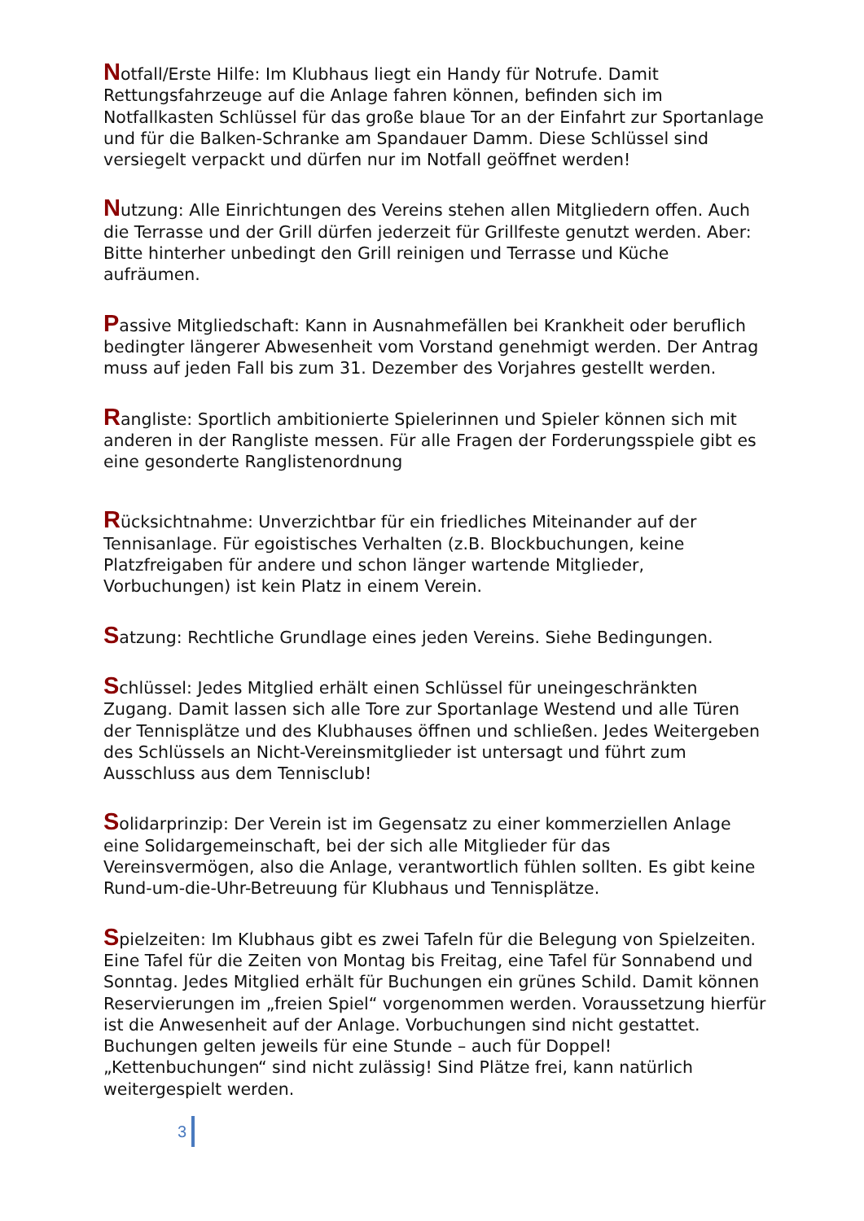Notfall/Erste Hilfe: Im Klubhaus liegt ein Handy für Notrufe. Damit Rettungsfahrzeuge auf die Anlage fahren können, befinden sich im Notfallkasten Schlüssel für das große blaue Tor an der Einfahrt zur Sportanlage und für die Balken-Schranke am Spandauer Damm. Diese Schlüssel sind versiegelt verpackt und dürfen nur im Notfall geöffnet werden!
Nutzung: Alle Einrichtungen des Vereins stehen allen Mitgliedern offen. Auch die Terrasse und der Grill dürfen jederzeit für Grillfeste genutzt werden. Aber: Bitte hinterher unbedingt den Grill reinigen und Terrasse und Küche aufräumen.
Passive Mitgliedschaft: Kann in Ausnahmefällen bei Krankheit oder beruflich bedingter längerer Abwesenheit vom Vorstand genehmigt werden. Der Antrag muss auf jeden Fall bis zum 31. Dezember des Vorjahres gestellt werden.
Rangliste: Sportlich ambitionierte Spielerinnen und Spieler können sich mit anderen in der Rangliste messen. Für alle Fragen der Forderungsspiele gibt es eine gesonderte Ranglistenordnung
Rücksichtnahme: Unverzichtbar für ein friedliches Miteinander auf der Tennisanlage. Für egoistisches Verhalten (z.B. Blockbuchungen, keine Platzfreigaben für andere und schon länger wartende Mitglieder, Vorbuchungen) ist kein Platz in einem Verein.
Satzung: Rechtliche Grundlage eines jeden Vereins. Siehe Bedingungen.
Schlüssel: Jedes Mitglied erhält einen Schlüssel für uneingeschränkten Zugang. Damit lassen sich alle Tore zur Sportanlage Westend und alle Türen der Tennisplätze und des Klubhauses öffnen und schließen. Jedes Weitergeben des Schlüssels an Nicht-Vereinsmitglieder ist untersagt und führt zum Ausschluss aus dem Tennisclub!
Solidarprinzip: Der Verein ist im Gegensatz zu einer kommerziellen Anlage eine Solidargemeinschaft, bei der sich alle Mitglieder für das Vereinsvermögen, also die Anlage, verantwortlich fühlen sollten. Es gibt keine Rund-um-die-Uhr-Betreuung für Klubhaus und Tennisplätze.
Spielzeiten: Im Klubhaus gibt es zwei Tafeln für die Belegung von Spielzeiten. Eine Tafel für die Zeiten von Montag bis Freitag, eine Tafel für Sonnabend und Sonntag. Jedes Mitglied erhält für Buchungen ein grünes Schild. Damit können Reservierungen im „freien Spiel“ vorgenommen werden. Voraussetzung hierfür ist die Anwesenheit auf der Anlage. Vorbuchungen sind nicht gestattet. Buchungen gelten jeweils für eine Stunde – auch für Doppel! „Kettenbuchungen“ sind nicht zulässig! Sind Plätze frei, kann natürlich weitergespielt werden.
3